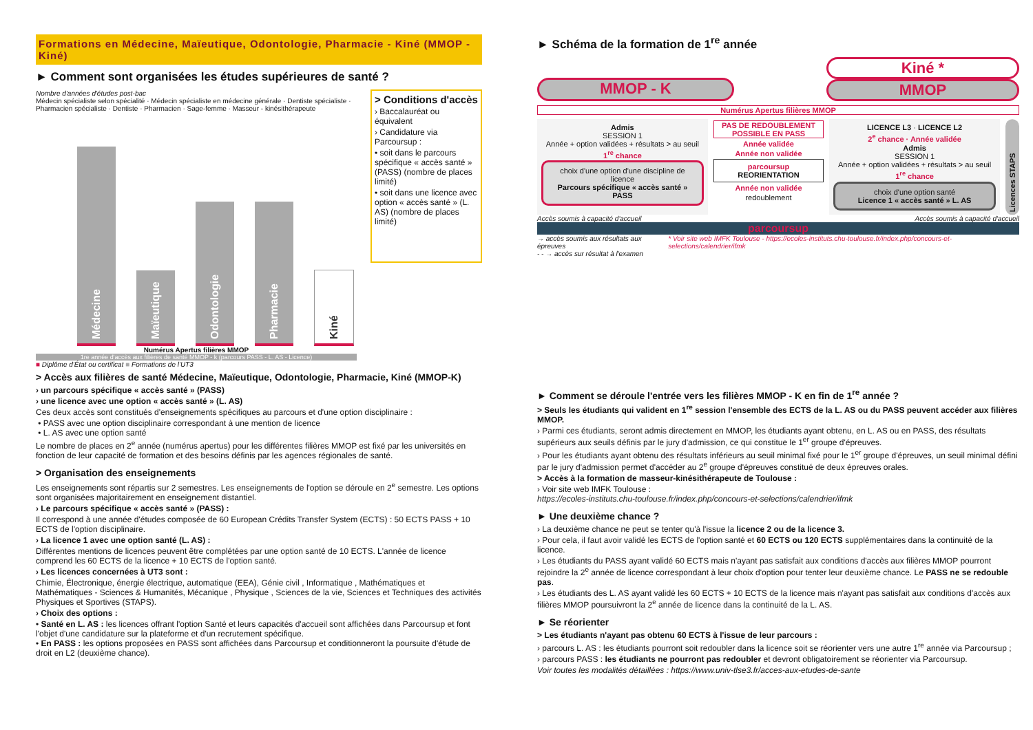Formations en Médecine, Maïeutique, Odontologie, Pharmacie - Kiné (MMOP - Kiné)
► Comment sont organisées les études supérieures de santé ?
Nombre d'années d'études post-bac
Médecin spécialiste selon spécialité · Médecin spécialiste en médecine générale · Dentiste spécialiste · Pharmacien spécialiste · Dentiste · Pharmacien · Sage-femme · Masseur - kinésithérapeute
Médecine
Maïeutique
Odontologie
Pharmacie
Kiné
Numérus Apertus filières MMOP
1re année d'accès aux filières de santé MMOP - k (parcours PASS - L. AS - Licence)
■ Diplôme d'État ou certificat ■ Formations de l'UT3
> Conditions d'accès
› Baccalauréat ou équivalent
› Candidature via Parcoursup :
• soit dans le parcours spécifique « accès santé » (PASS) (nombre de places limité)
• soit dans une licence avec option « accès santé » (L. AS) (nombre de places limité)
> Accès aux filières de santé Médecine, Maïeutique, Odontologie, Pharmacie, Kiné (MMOP-K)
› un parcours spécifique « accès santé » (PASS)
› une licence avec une option « accès santé » (L. AS)
Ces deux accès sont constitués d'enseignements spécifiques au parcours et d'une option disciplinaire :
• PASS avec une option disciplinaire correspondant à une mention de licence
• L. AS avec une option santé
Le nombre de places en 2<sup>e</sup> année (numérus apertus) pour les différentes filières MMOP est fixé par les universités en fonction de leur capacité de formation et des besoins définis par les agences régionales de santé.
> Organisation des enseignements
Les enseignements sont répartis sur 2 semestres. Les enseignements de l'option se déroule en 2<sup>e</sup> semestre. Les options sont organisées majoritairement en enseignement distantiel.
› Le parcours spécifique « accès santé » (PASS) :
Il correspond à une année d'études composée de 60 European Crédits Transfer System (ECTS) : 50 ECTS PASS + 10 ECTS de l'option disciplinaire.
› La licence 1 avec une option santé (L. AS) :
Différentes mentions de licences peuvent être complétées par une option santé de 10 ECTS. L'année de licence comprend les 60 ECTS de la licence + 10 ECTS de l'option santé.
› Les licences concernées à UT3 sont :
Chimie, Électronique, énergie électrique, automatique (EEA), Génie civil , Informatique , Mathématiques et Mathématiques - Sciences & Humanités, Mécanique , Physique , Sciences de la vie, Sciences et Techniques des activités Physiques et Sportives (STAPS).
› Choix des options :
• Santé en L. AS : les licences offrant l'option Santé et leurs capacités d'accueil sont affichées dans Parcoursup et font l'objet d'une candidature sur la plateforme et d'un recrutement spécifique.
• En PASS : les options proposées en PASS sont affichées dans Parcoursup et conditionneront la poursuite d'étude de droit en L2 (deuxième chance).
► Schéma de la formation de 1<sup>re</sup> année
MMOP - K
Kiné *
MMOP
Numérus Apertus filières MMOP
Admis
SESSION 1
Année + option validées + résultats > au seuil
1<sup>re</sup> chance
choix d'une option d'une discipline de licence
Parcours spécifique « accès santé » PASS
PAS DE REDOUBLEMENT POSSIBLE EN PASS
Année validée
Année non validée
parcoursup
REORIENTATION
Année non validée
redoublement
LICENCE L3 · LICENCE L2
2<sup>e</sup> chance · Année validée
Admis
SESSION 1
Année + option validées + résultats > au seuil
1<sup>re</sup> chance
choix d'une option santé
Licence 1 « accès santé » L. AS
Licences STAPS
Accès soumis à capacité d'accueil Accès soumis à capacité d'accueil
parcoursup
→ accès soumis aux résultats aux épreuves
- - → accès sur résultat à l'examen * Voir site web IMFK Toulouse - https://ecoles-instituts.chu-toulouse.fr/index.php/concours-et-selections/calendrier/ifmk
► Comment se déroule l'entrée vers les filières MMOP - K en fin de 1<sup>re</sup> année ?
> Seuls les étudiants qui valident en 1<sup>re</sup> session l'ensemble des ECTS de la L. AS ou du PASS peuvent accéder aux filières MMOP.
› Parmi ces étudiants, seront admis directement en MMOP, les étudiants ayant obtenu, en L. AS ou en PASS, des résultats supérieurs aux seuils définis par le jury d'admission, ce qui constitue le 1<sup>er</sup> groupe d'épreuves.
› Pour les étudiants ayant obtenu des résultats inférieurs au seuil minimal fixé pour le 1<sup>er</sup> groupe d'épreuves, un seuil minimal défini par le jury d'admission permet d'accéder au 2<sup>e</sup> groupe d'épreuves constitué de deux épreuves orales.
> Accès à la formation de masseur-kinésithérapeute de Toulouse :
› Voir site web IMFK Toulouse :
https://ecoles-instituts.chu-toulouse.fr/index.php/concours-et-selections/calendrier/ifmk
► Une deuxième chance ?
› La deuxième chance ne peut se tenter qu'à l'issue la licence 2 ou de la licence 3.
› Pour cela, il faut avoir validé les ECTS de l'option santé et 60 ECTS ou 120 ECTS supplémentaires dans la continuité de la licence.
› Les étudiants du PASS ayant validé 60 ECTS mais n'ayant pas satisfait aux conditions d'accès aux filières MMOP pourront rejoindre la 2<sup>e</sup> année de licence correspondant à leur choix d'option pour tenter leur deuxième chance. Le PASS ne se redouble pas.
› Les étudiants des L. AS ayant validé les 60 ECTS + 10 ECTS de la licence mais n'ayant pas satisfait aux conditions d'accès aux filières MMOP poursuivront la 2<sup>e</sup> année de licence dans la continuité de la L. AS.
► Se réorienter
> Les étudiants n'ayant pas obtenu 60 ECTS à l'issue de leur parcours :
› parcours L. AS : les étudiants pourront soit redoubler dans la licence soit se réorienter vers une autre 1<sup>re</sup> année via Parcoursup ;
› parcours PASS : les étudiants ne pourront pas redoubler et devront obligatoirement se réorienter via Parcoursup.
Voir toutes les modalités détaillées : https://www.univ-tlse3.fr/acces-aux-etudes-de-sante